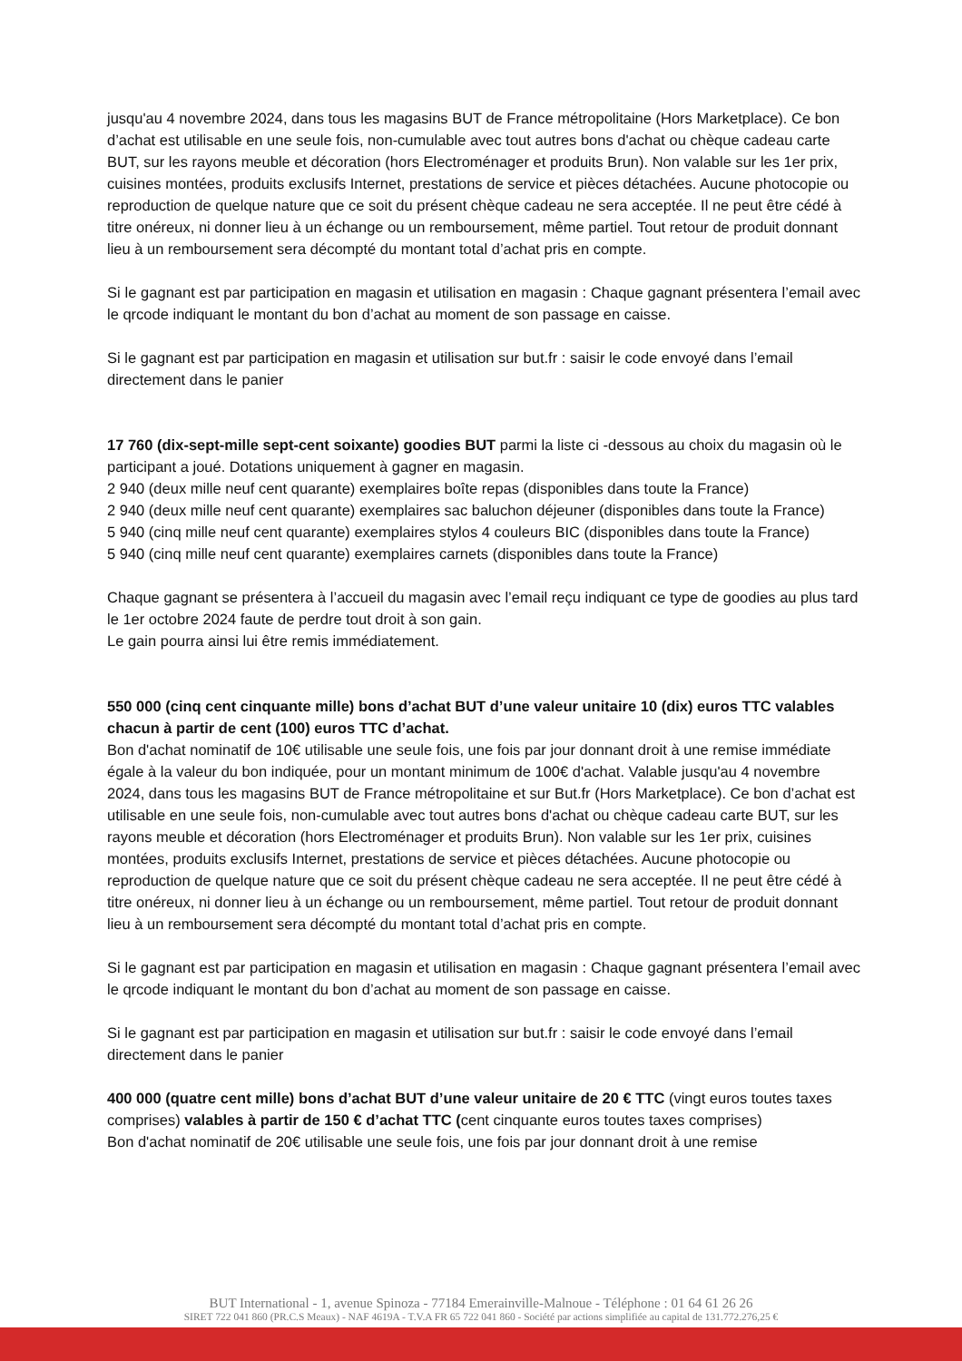jusqu'au 4 novembre 2024, dans tous les magasins BUT de France métropolitaine (Hors Marketplace). Ce bon d’achat est utilisable en une seule fois, non-cumulable avec tout autres bons d'achat ou chèque cadeau carte BUT, sur les rayons meuble et décoration (hors Electroménager et produits Brun). Non valable sur les 1er prix, cuisines montées, produits exclusifs Internet, prestations de service et pièces détachées. Aucune photocopie ou reproduction de quelque nature que ce soit du présent chèque cadeau ne sera acceptée. Il ne peut être cédé à titre onéreux, ni donner lieu à un échange ou un remboursement, même partiel. Tout retour de produit donnant lieu à un remboursement sera décompté du montant total d’achat pris en compte.
Si le gagnant est par participation en magasin et utilisation en magasin : Chaque gagnant présentera l’email avec le qrcode indiquant le montant du bon d’achat au moment de son passage en caisse.
Si le gagnant est par participation en magasin et utilisation sur but.fr : saisir le code envoyé dans l’email directement dans le panier
17 760 (dix-sept-mille sept-cent soixante) goodies BUT parmi la liste ci -dessous au choix du magasin où le participant a joué. Dotations uniquement à gagner en magasin.
2 940 (deux mille neuf cent quarante) exemplaires boîte repas (disponibles dans toute la France)
2 940 (deux mille neuf cent quarante) exemplaires sac baluchon déjeuner (disponibles dans toute la France)
5 940 (cinq mille neuf cent quarante) exemplaires stylos 4 couleurs BIC (disponibles dans toute la France)
5 940 (cinq mille neuf cent quarante) exemplaires carnets (disponibles dans toute la France)
Chaque gagnant se présentera à l’accueil du magasin avec l’email reçu indiquant ce type de goodies au plus tard le 1er octobre 2024 faute de perdre tout droit à son gain.
Le gain pourra ainsi lui être remis immédiatement.
550 000 (cinq cent cinquante mille) bons d’achat BUT d’une valeur unitaire 10 (dix) euros TTC valables chacun à partir de cent (100) euros TTC d’achat.
Bon d'achat nominatif de 10€ utilisable une seule fois, une fois par jour donnant droit à une remise immédiate égale à la valeur du bon indiquée, pour un montant minimum de 100€ d'achat. Valable jusqu'au 4 novembre 2024, dans tous les magasins BUT de France métropolitaine et sur But.fr (Hors Marketplace). Ce bon d’achat est utilisable en une seule fois, non-cumulable avec tout autres bons d'achat ou chèque cadeau carte BUT, sur les rayons meuble et décoration (hors Electroménager et produits Brun). Non valable sur les 1er prix, cuisines montées, produits exclusifs Internet, prestations de service et pièces détachées. Aucune photocopie ou reproduction de quelque nature que ce soit du présent chèque cadeau ne sera acceptée. Il ne peut être cédé à titre onéreux, ni donner lieu à un échange ou un remboursement, même partiel. Tout retour de produit donnant lieu à un remboursement sera décompté du montant total d’achat pris en compte.
Si le gagnant est par participation en magasin et utilisation en magasin : Chaque gagnant présentera l’email avec le qrcode indiquant le montant du bon d’achat au moment de son passage en caisse.
Si le gagnant est par participation en magasin et utilisation sur but.fr : saisir le code envoyé dans l’email directement dans le panier
400 000 (quatre cent mille) bons d’achat BUT d’une valeur unitaire de 20 € TTC (vingt euros toutes taxes comprises) valables à partir de 150 € d’achat TTC (cent cinquante euros toutes taxes comprises)
Bon d'achat nominatif de 20€ utilisable une seule fois, une fois par jour donnant droit à une remise
BUT International - 1, avenue Spinoza - 77184 Emerainville-Malnoue - Téléphone : 01 64 61 26 26
SIRET 722 041 860 (PR.C.S Meaux) - NAF 4619A - T.V.A FR 65 722 041 860 - Société par actions simplifiée au capital de 131.772.276,25 €